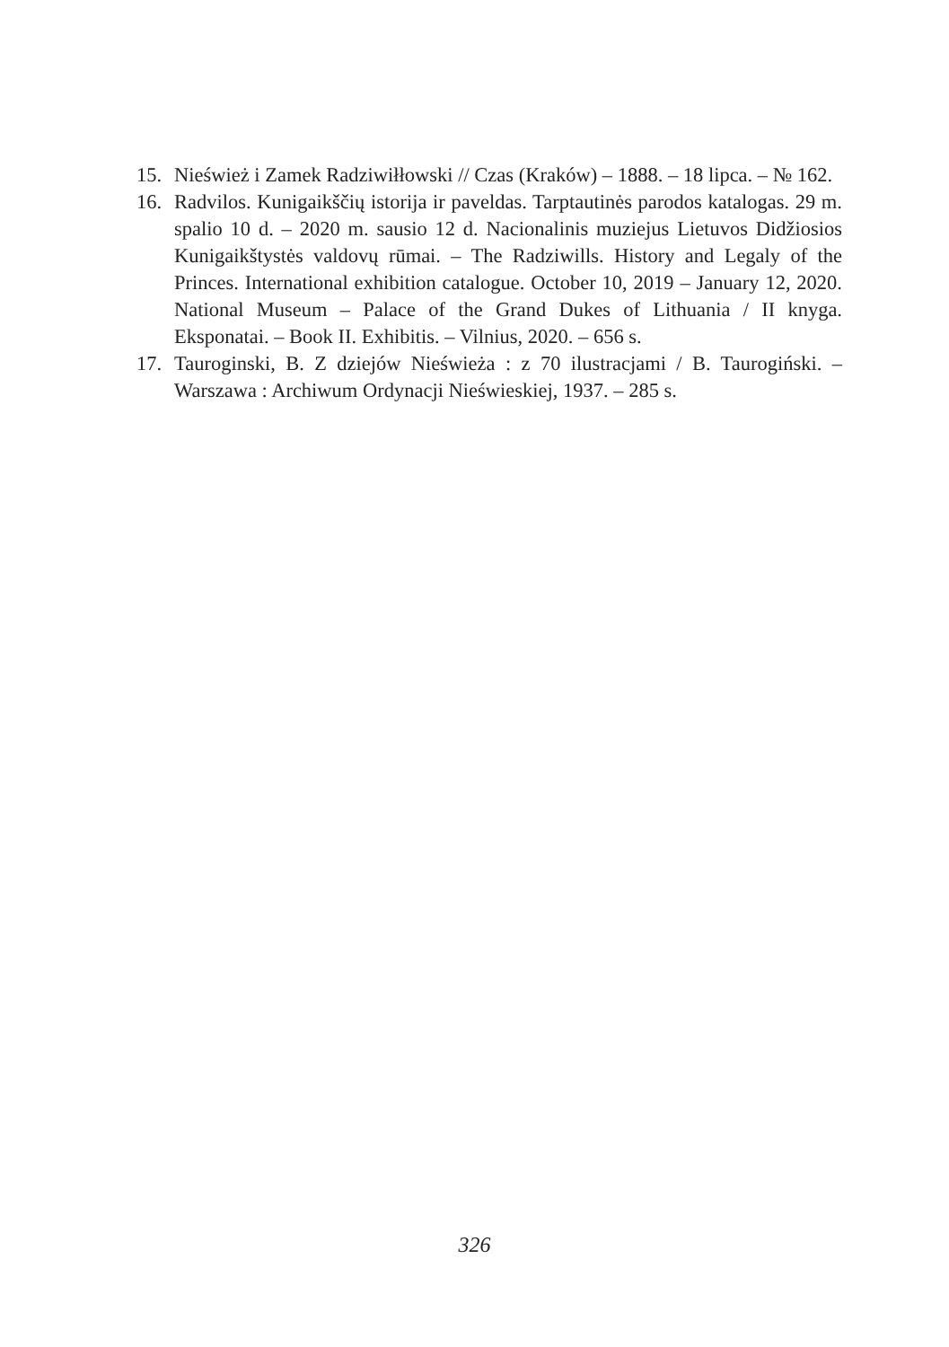15. Nieśwież i Zamek Radziwiłłowski // Czas (Kraków) – 1888. – 18 lipca. – № 162.
16. Radvilos. Kunigaikščių istorija ir paveldas. Tarptautinės parodos katalogas. 29 m. spalio 10 d. – 2020 m. sausio 12 d. Nacionalinis muziejus Lietuvos Didžiosios Kunigaikštystės valdovų rūmai. – The Radziwills. History and Legaly of the Princes. International exhibition catalogue. October 10, 2019 – January 12, 2020. National Museum – Palace of the Grand Dukes of Lithuania / II knyga. Eksponatai. – Book II. Exhibitis. – Vilnius, 2020. – 656 s.
17. Tauroginski, B. Z dziejów Nieświeża : z 70 ilustracjami / B. Taurogiński. – Warszawa : Archiwum Ordynacji Nieświeskiej, 1937. – 285 s.
326